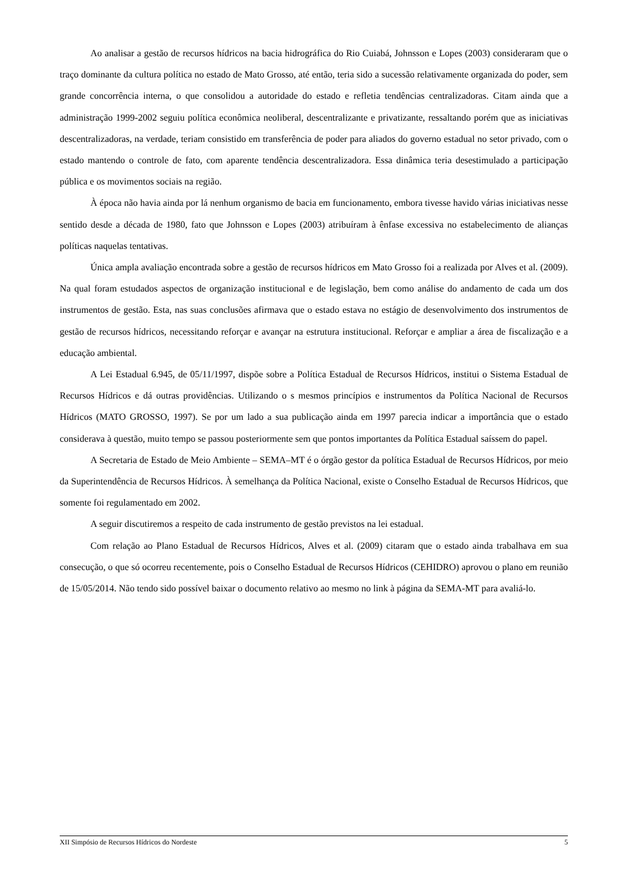Ao analisar a gestão de recursos hídricos na bacia hidrográfica do Rio Cuiabá, Johnsson e Lopes (2003) consideraram que o traço dominante da cultura política no estado de Mato Grosso, até então, teria sido a sucessão relativamente organizada do poder, sem grande concorrência interna, o que consolidou a autoridade do estado e refletia tendências centralizadoras. Citam ainda que a administração 1999-2002 seguiu política econômica neoliberal, descentralizante e privatizante, ressaltando porém que as iniciativas descentralizadoras, na verdade, teriam consistido em transferência de poder para aliados do governo estadual no setor privado, com o estado mantendo o controle de fato, com aparente tendência descentralizadora. Essa dinâmica teria desestimulado a participação pública e os movimentos sociais na região.
À época não havia ainda por lá nenhum organismo de bacia em funcionamento, embora tivesse havido várias iniciativas nesse sentido desde a década de 1980, fato que Johnsson e Lopes (2003) atribuíram à ênfase excessiva no estabelecimento de alianças políticas naquelas tentativas.
Única ampla avaliação encontrada sobre a gestão de recursos hídricos em Mato Grosso foi a realizada por Alves et al. (2009). Na qual foram estudados aspectos de organização institucional e de legislação, bem como análise do andamento de cada um dos instrumentos de gestão. Esta, nas suas conclusões afirmava que o estado estava no estágio de desenvolvimento dos instrumentos de gestão de recursos hídricos, necessitando reforçar e avançar na estrutura institucional. Reforçar e ampliar a área de fiscalização e a educação ambiental.
A Lei Estadual 6.945, de 05/11/1997, dispõe sobre a Política Estadual de Recursos Hídricos, institui o Sistema Estadual de Recursos Hídricos e dá outras providências. Utilizando o s mesmos princípios e instrumentos da Política Nacional de Recursos Hídricos (MATO GROSSO, 1997). Se por um lado a sua publicação ainda em 1997 parecia indicar a importância que o estado considerava à questão, muito tempo se passou posteriormente sem que pontos importantes da Política Estadual saíssem do papel.
A Secretaria de Estado de Meio Ambiente – SEMA–MT é o órgão gestor da política Estadual de Recursos Hídricos, por meio da Superintendência de Recursos Hídricos. À semelhança da Política Nacional, existe o Conselho Estadual de Recursos Hídricos, que somente foi regulamentado em 2002.
A seguir discutiremos a respeito de cada instrumento de gestão previstos na lei estadual.
Com relação ao Plano Estadual de Recursos Hídricos, Alves et al. (2009) citaram que o estado ainda trabalhava em sua consecução, o que só ocorreu recentemente, pois o Conselho Estadual de Recursos Hídricos (CEHIDRO) aprovou o plano em reunião de 15/05/2014. Não tendo sido possível baixar o documento relativo ao mesmo no link à página da SEMA-MT para avaliá-lo.
XII Simpósio de Recursos Hídricos do Nordeste 5